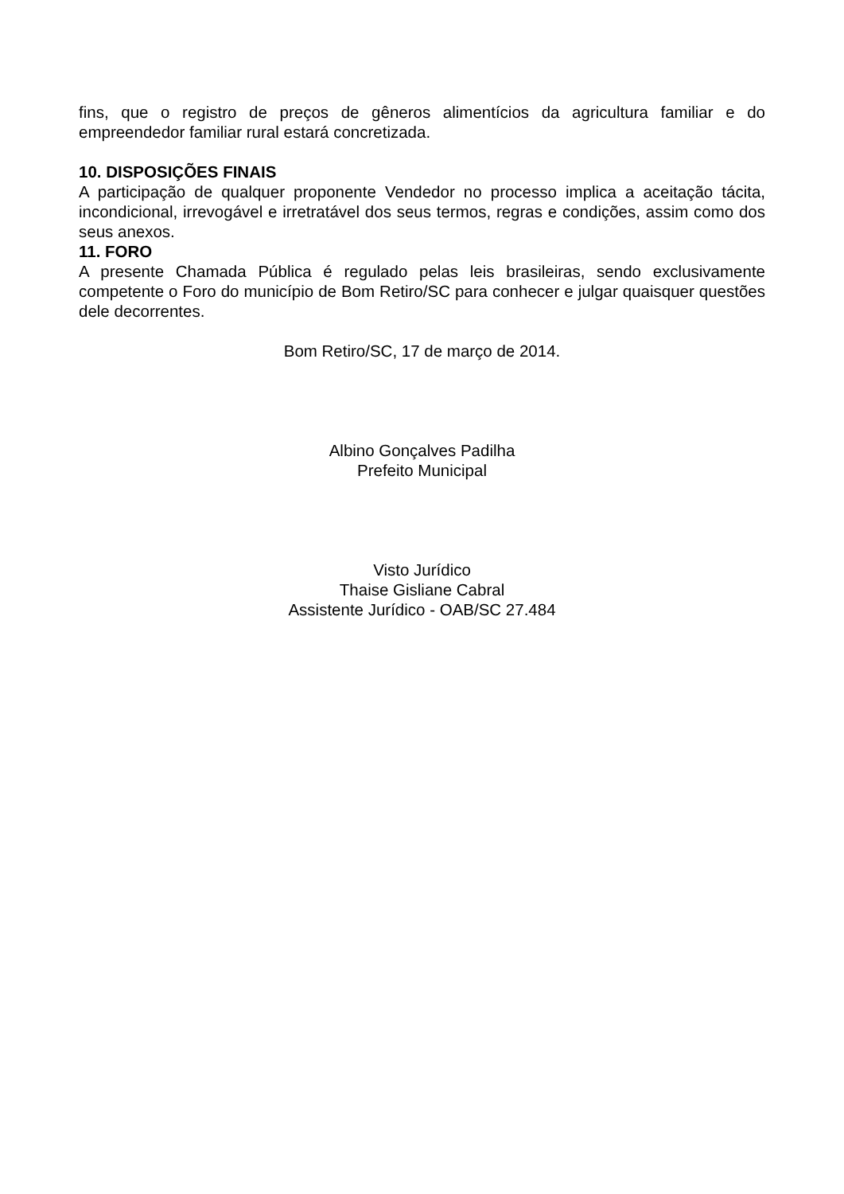fins, que o registro de preços de gêneros alimentícios da agricultura familiar e do empreendedor familiar rural estará concretizada.
10. DISPOSIÇÕES FINAIS
A participação de qualquer proponente Vendedor no processo implica a aceitação tácita, incondicional, irrevogável e irretratável dos seus termos, regras e condições, assim como dos seus anexos.
11. FORO
A presente Chamada Pública é regulado pelas leis brasileiras, sendo exclusivamente competente o Foro do município de Bom Retiro/SC para conhecer e julgar quaisquer questões dele decorrentes.
Bom Retiro/SC, 17 de março de 2014.
Albino Gonçalves Padilha
Prefeito Municipal
Visto Jurídico
Thaise Gisliane Cabral
Assistente Jurídico - OAB/SC 27.484